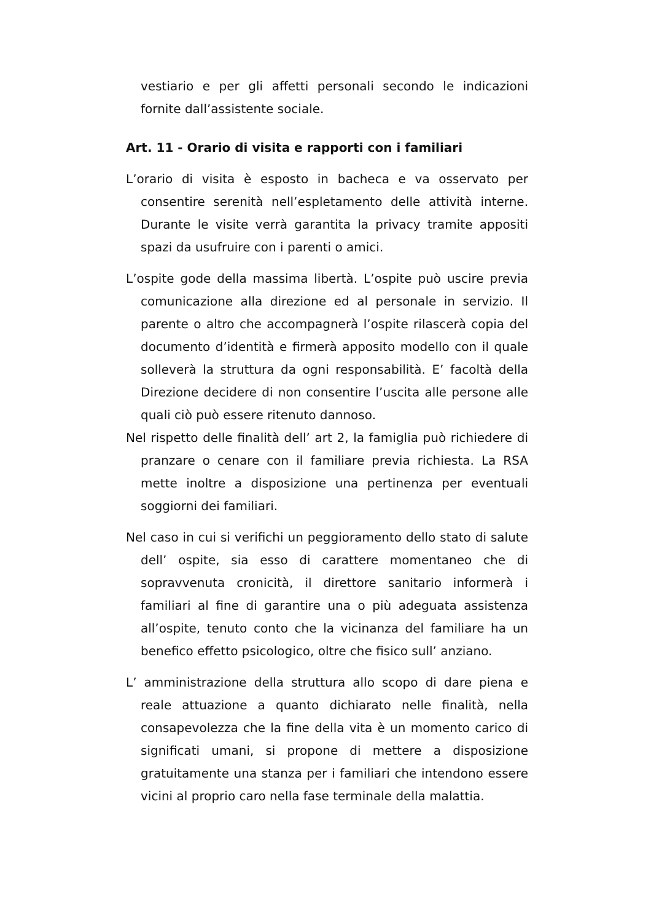vestiario e per gli affetti personali secondo le indicazioni fornite dall’assistente sociale.
Art. 11 - Orario di visita e rapporti con i familiari
L’orario di visita è esposto in bacheca e va osservato per consentire serenità nell’espletamento delle attività interne. Durante le visite verrà garantita la privacy tramite appositi spazi da usufruire con i parenti o amici.
L’ospite gode della massima libertà. L’ospite può uscire previa comunicazione alla direzione ed al personale in servizio. Il parente o altro che accompagnerà l’ospite rilascerà copia del documento d’identità e firmerà apposito modello con il quale solleverà la struttura da ogni responsabilità. E’ facoltà della Direzione decidere di non consentire l’uscita alle persone alle quali ciò può essere ritenuto dannoso.
Nel rispetto delle finalità dell’ art 2, la famiglia può richiedere di pranzare o cenare con il familiare previa richiesta. La RSA mette inoltre a disposizione una pertinenza per eventuali soggiorni dei familiari.
Nel caso in cui si verifichi un peggioramento dello stato di salute dell’ ospite, sia esso di carattere momentaneo che di sopravvenuta cronicità, il direttore sanitario informerà i familiari al fine di garantire una o più adeguata assistenza all’ospite, tenuto conto che la vicinanza del familiare ha un benefico effetto psicologico, oltre che fisico sull’ anziano.
L’ amministrazione della struttura allo scopo di dare piena e reale attuazione a quanto dichiarato nelle finalità, nella consapevolezza che la fine della vita è un momento carico di significati umani, si propone di mettere a disposizione gratuitamente una stanza per i familiari che intendono essere vicini al proprio caro nella fase terminale della malattia.